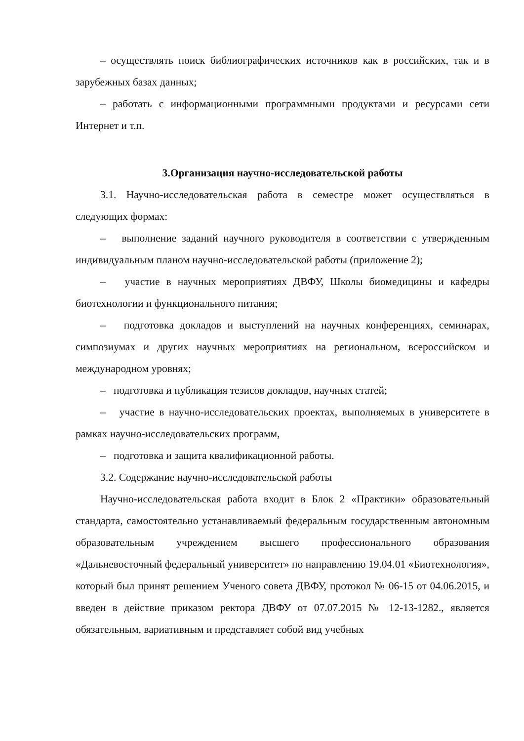– осуществлять поиск библиографических источников как в российских, так и в зарубежных базах данных;
– работать с информационными программными продуктами и ресурсами сети Интернет и т.п.
3.Организация научно-исследовательской работы
3.1. Научно-исследовательская работа в семестре может осуществляться в следующих формах:
– выполнение заданий научного руководителя в соответствии с утвержденным индивидуальным планом научно-исследовательской работы (приложение 2);
– участие в научных мероприятиях ДВФУ, Школы биомедицины и кафедры биотехнологии и функционального питания;
– подготовка докладов и выступлений на научных конференциях, семинарах, симпозиумах и других научных мероприятиях на региональном, всероссийском и международном уровнях;
– подготовка и публикация тезисов докладов, научных статей;
– участие в научно-исследовательских проектах, выполняемых в университете в рамках научно-исследовательских программ,
– подготовка и защита квалификационной работы.
3.2. Содержание научно-исследовательской работы
Научно-исследовательская работа входит в Блок 2 «Практики» образовательный стандарта, самостоятельно устанавливаемый федеральным государственным автономным образовательным учреждением высшего профессионального образования «Дальневосточный федеральный университет» по направлению 19.04.01 «Биотехнология», который был принят решением Ученого совета ДВФУ, протокол № 06-15 от 04.06.2015, и введен в действие приказом ректора ДВФУ от 07.07.2015 № 12-13-1282., является обязательным, вариативным и представляет собой вид учебных